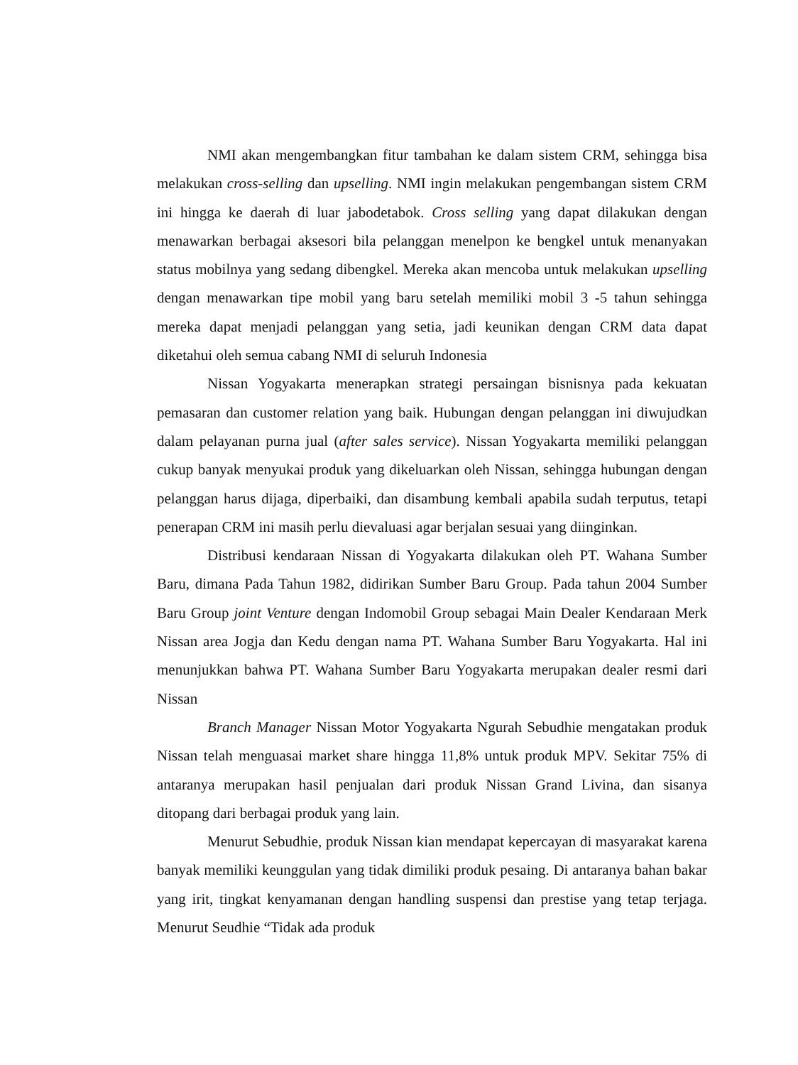NMI akan mengembangkan fitur tambahan ke dalam sistem CRM, sehingga bisa melakukan cross-selling dan upselling. NMI ingin melakukan pengembangan sistem CRM ini hingga ke daerah di luar jabodetabok. Cross selling yang dapat dilakukan dengan menawarkan berbagai aksesori bila pelanggan menelpon ke bengkel untuk menanyakan status mobilnya yang sedang dibengkel. Mereka akan mencoba untuk melakukan upselling dengan menawarkan tipe mobil yang baru setelah memiliki mobil 3 -5 tahun sehingga mereka dapat menjadi pelanggan yang setia, jadi keunikan dengan CRM data dapat diketahui oleh semua cabang NMI di seluruh Indonesia
Nissan Yogyakarta menerapkan strategi persaingan bisnisnya pada kekuatan pemasaran dan customer relation yang baik. Hubungan dengan pelanggan ini diwujudkan dalam pelayanan purna jual (after sales service). Nissan Yogyakarta memiliki pelanggan cukup banyak menyukai produk yang dikeluarkan oleh Nissan, sehingga hubungan dengan pelanggan harus dijaga, diperbaiki, dan disambung kembali apabila sudah terputus, tetapi penerapan CRM ini masih perlu dievaluasi agar berjalan sesuai yang diinginkan.
Distribusi kendaraan Nissan di Yogyakarta dilakukan oleh PT. Wahana Sumber Baru, dimana Pada Tahun 1982, didirikan Sumber Baru Group. Pada tahun 2004 Sumber Baru Group joint Venture dengan Indomobil Group sebagai Main Dealer Kendaraan Merk Nissan area Jogja dan Kedu dengan nama PT. Wahana Sumber Baru Yogyakarta. Hal ini menunjukkan bahwa PT. Wahana Sumber Baru Yogyakarta merupakan dealer resmi dari Nissan
Branch Manager Nissan Motor Yogyakarta Ngurah Sebudhie mengatakan produk Nissan telah menguasai market share hingga 11,8% untuk produk MPV. Sekitar 75% di antaranya merupakan hasil penjualan dari produk Nissan Grand Livina, dan sisanya ditopang dari berbagai produk yang lain.
Menurut Sebudhie, produk Nissan kian mendapat kepercayan di masyarakat karena banyak memiliki keunggulan yang tidak dimiliki produk pesaing. Di antaranya bahan bakar yang irit, tingkat kenyamanan dengan handling suspensi dan prestise yang tetap terjaga. Menurut Seudhie “Tidak ada produk